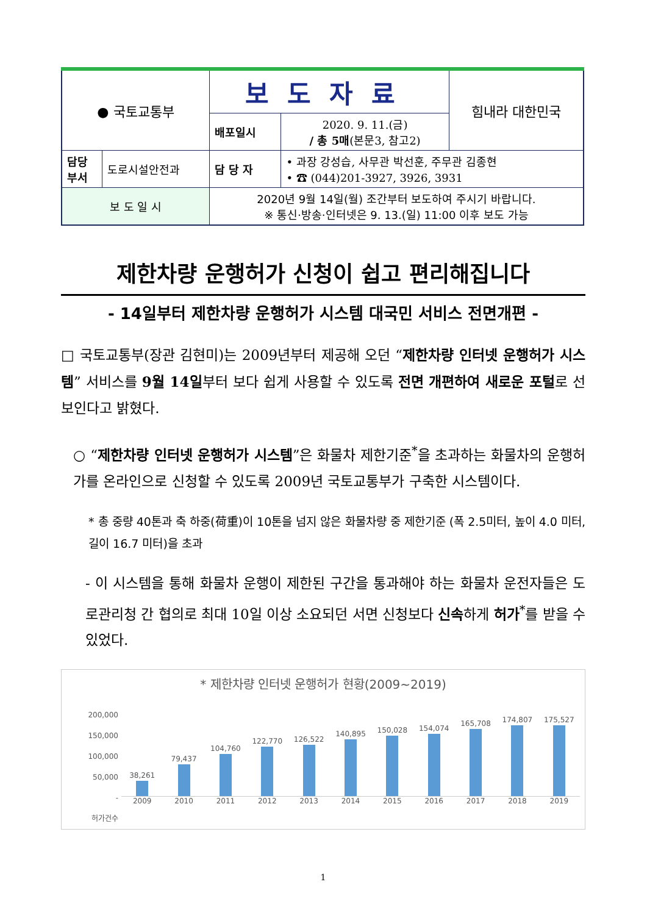| ● 국토교통부 | | 보도자료 | | 힘내라 대한민국 |
| | | 배포일시 | 2020. 9. 11.(금) / 총 5매 (본문3, 참고2) | |
| 담당 부서 | 도로시설안전과 | 담 당 자 | • 과장 강성습, 사무관 박선훈, 주무관 김종현 • ☎ (044)201-3927, 3926, 3931 | |
| 보 도 일 시 | | 2020년 9월 14일(월) 조간부터 보도하여 주시기 바랍니다. ※ 통신·방송·인터넷은 9. 13.(일) 11:00 이후 보도 가능 | | |
제한차량 운행허가 신청이 쉽고 편리해집니다
- 14일부터 제한차량 운행허가 시스템 대국민 서비스 전면개편 -
□ 국토교통부(장관 김현미)는 2009년부터 제공해 오던 “제한차량 인터넷 운행허가 시스템” 서비스를 9월 14일부터 보다 쉽게 사용할 수 있도록 전면 개편하여 새로운 포털로 선보인다고 밝혔다.
○ “제한차량 인터넷 운행허가 시스템”은 화물차 제한기준<sup>*</sup>을 초과하는 화물차의 운행허가를 온라인으로 신청할 수 있도록 2009년 국토교통부가 구축한 시스템이다.
* 총 중량 40톤과 축 하중(荷重)이 10톤을 넘지 않은 화물차량 중 제한기준 (폭 2.5미터, 높이 4.0 미터, 길이 16.7 미터)을 초과
- 이 시스템을 통해 화물차 운행이 제한된 구간을 통과해야 하는 화물차 운전자들은 도로관리청 간 협의로 최대 10일 이상 소요되던 서면 신청보다 신속하게 허가<sup>*</sup>를 받을 수 있었다.
* 제한차량 인터넷 운행허가 현황(2009~2019)
200,000
150,000
100,000
50,000
-
허가건수
38,261
79,437
104,760
122,770
126,522
140,895
150,028
154,074
165,708
174,807
175,527
2009 2010 2011 2012 2013 2014 2015 2016 2017 2018 2019
1